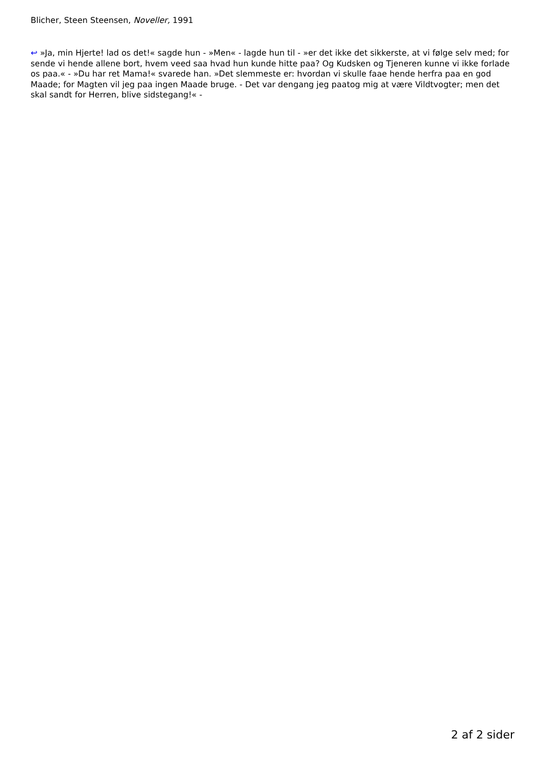Blicher, Steen Steensen, Noveller, 1991
↩ »Ja, min Hjerte! lad os det!« sagde hun - »Men« - lagde hun til - »er det ikke det sikkerste, at vi følge selv med; for sende vi hende allene bort, hvem veed saa hvad hun kunde hitte paa? Og Kudsken og Tjeneren kunne vi ikke forlade os paa.« - »Du har ret Mama!« svarede han. »Det slemmeste er: hvordan vi skulle faae hende herfra paa en god Maade; for Magten vil jeg paa ingen Maade bruge. - Det var dengang jeg paatog mig at være Vildtvogter; men det skal sandt for Herren, blive sidstegang!« -
2 af 2 sider